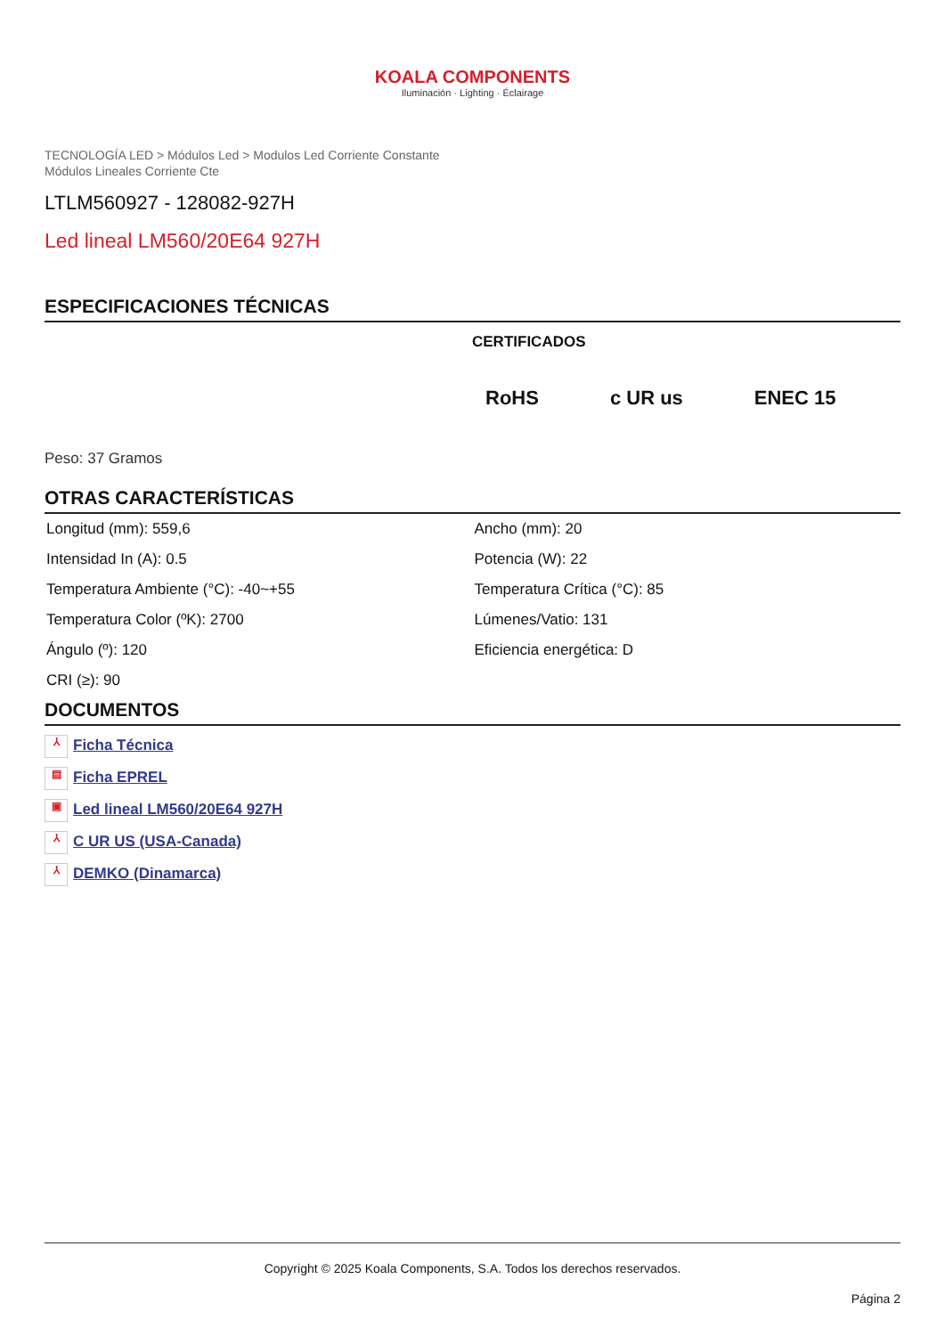KOALA COMPONENTS
Iluminación · Lighting · Éclairage
TECNOLOGÍA LED > Módulos Led > Modulos Led Corriente Constante
Módulos Lineales Corriente Cte
LTLM560927 - 128082-927H
Led lineal LM560/20E64 927H
ESPECIFICACIONES TÉCNICAS
CERTIFICADOS
RoHS c UR us ENEC 15
Peso: 37 Gramos
OTRAS CARACTERÍSTICAS
| Longitud (mm): 559,6 | Ancho (mm): 20 |
| Intensidad In (A): 0.5 | Potencia (W): 22 |
| Temperatura Ambiente (°C): -40~+55 | Temperatura Crítica (°C): 85 |
| Temperatura Color (ºK): 2700 | Lúmenes/Vatio: 131 |
| Ángulo (º): 120 | Eficiencia energética: D |
| CRI (≥): 90 | |
DOCUMENTOS
⅄ Ficha Técnica
▤ Ficha EPREL
▣ Led lineal LM560/20E64 927H
⅄ C UR US (USA-Canada)
⅄ DEMKO (Dinamarca)
Copyright © 2025 Koala Components, S.A. Todos los derechos reservados.
Página 2